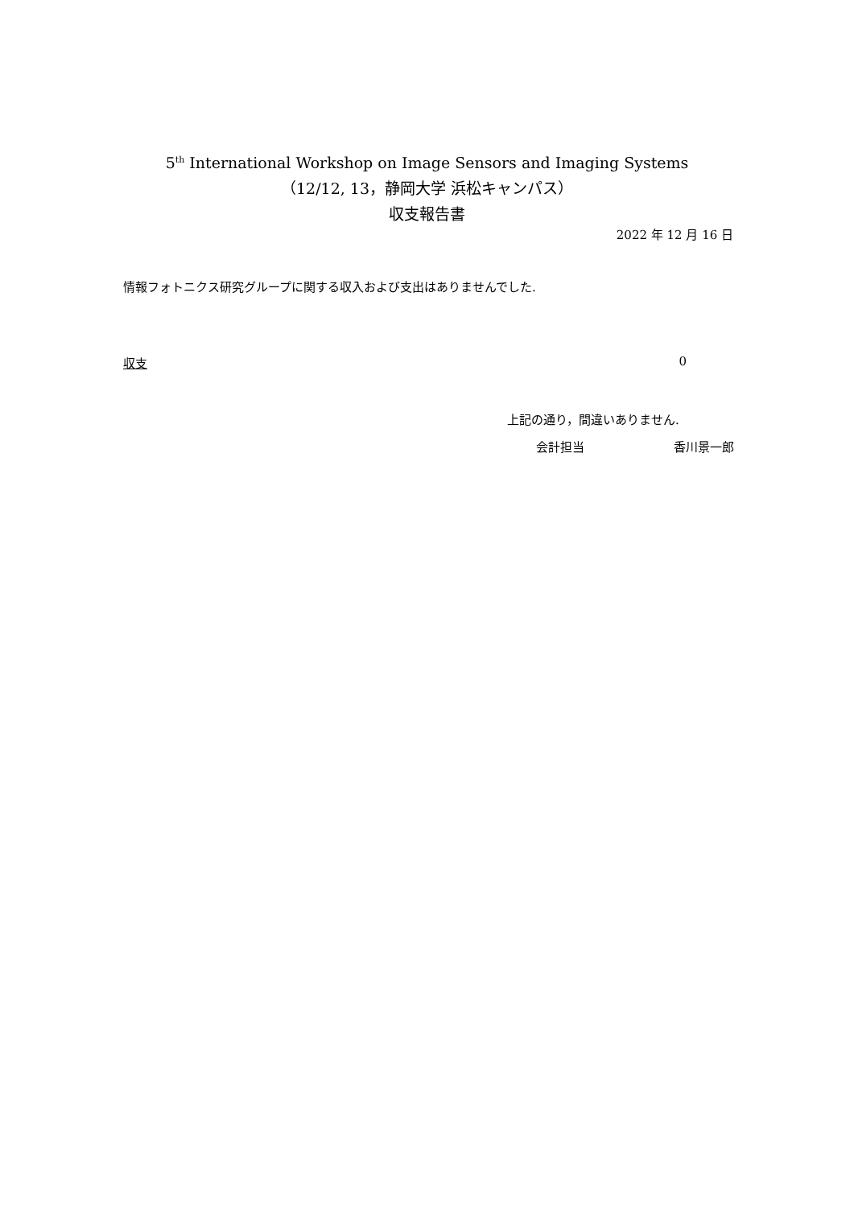5<sup>th</sup> International Workshop on Image Sensors and Imaging Systems
（12/12, 13，静岡大学 浜松キャンパス）
収支報告書
2022 年 12 月 16 日
情報フォトニクス研究グループに関する収入および支出はありませんでした.
収支 0
上記の通り，間違いありません.
会計担当 香川景一郎